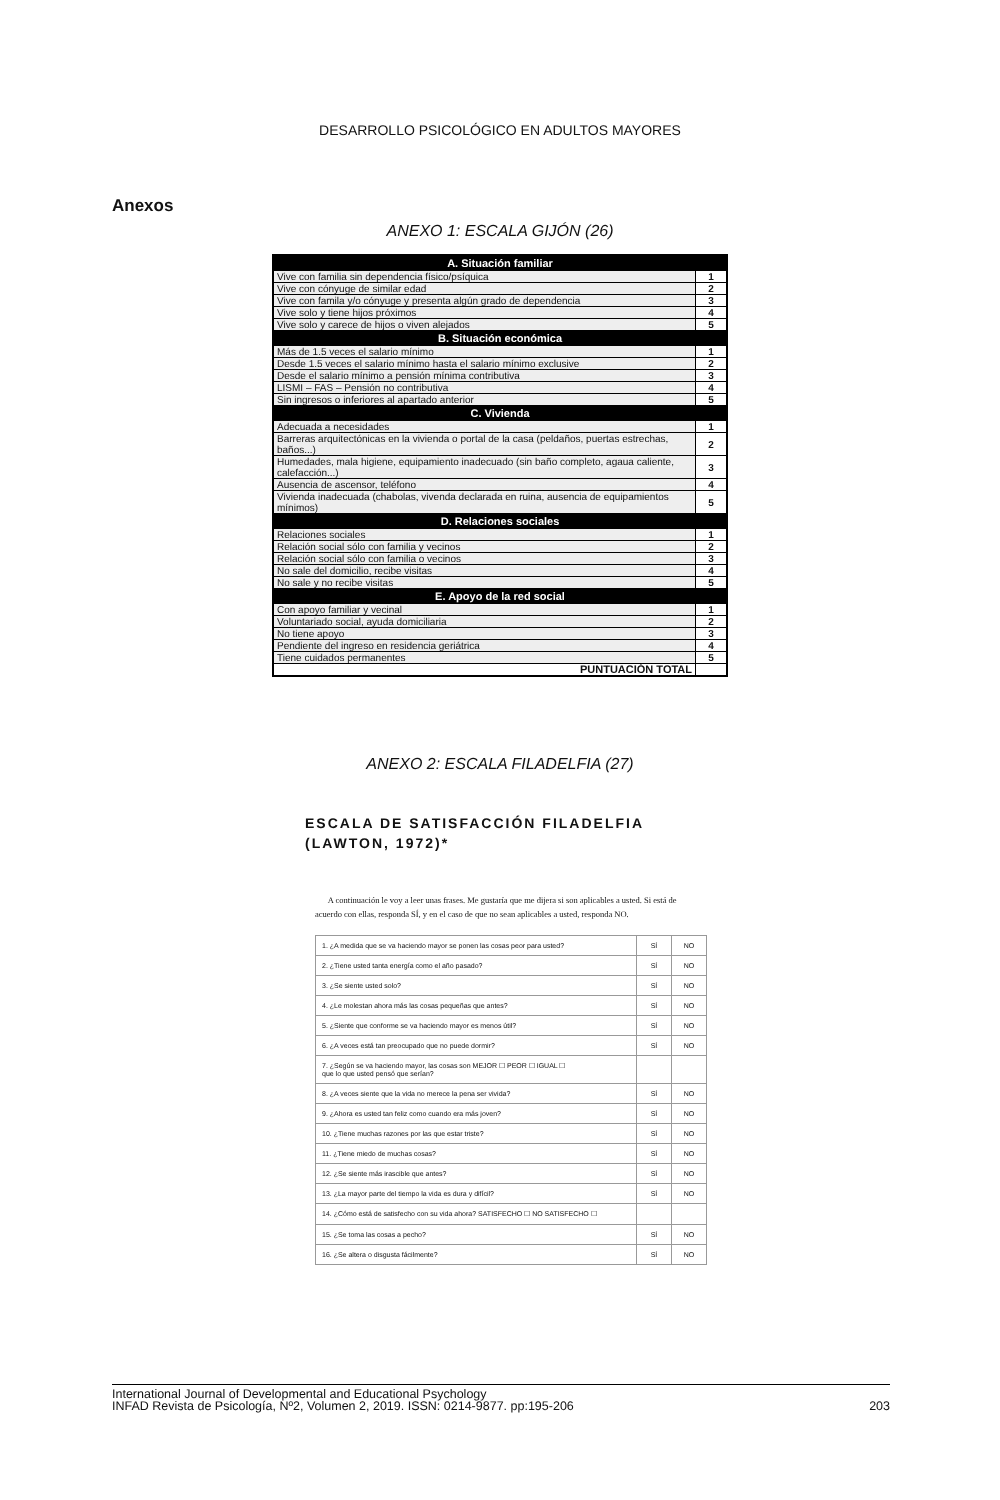DESARROLLO PSICOLÓGICO EN ADULTOS MAYORES
Anexos
ANEXO 1: ESCALA GIJÓN (26)
| A. Situación familiar | |
| --- | --- |
| Vive con familia sin dependencia físico/psíquica | 1 |
| Vive con cónyuge de similar edad | 2 |
| Vive con famila y/o cónyuge y presenta algún grado de dependencia | 3 |
| Vive solo y tiene hijos próximos | 4 |
| Vive solo y carece de hijos o viven alejados | 5 |
| B. Situación económica | |
| Más de 1.5 veces el salario mínimo | 1 |
| Desde 1.5 veces el salario mínimo hasta el salario mínimo exclusive | 2 |
| Desde el salario mínimo a pensión mínima contributiva | 3 |
| LISMI – FAS – Pensión no contributiva | 4 |
| Sin ingresos o inferiores al apartado anterior | 5 |
| C. Vivienda | |
| Adecuada a necesidades | 1 |
| Barreras arquitectónicas en la vivienda o portal de la casa (peldaños, puertas estrechas, baños...) | 2 |
| Humedades, mala higiene, equipamiento inadecuado (sin baño completo, agaua caliente, calefacción...) | 3 |
| Ausencia de ascensor, teléfono | 4 |
| Vivienda inadecuada (chabolas, vivenda declarada en ruina, ausencia de equipamientos mínimos) | 5 |
| D. Relaciones sociales | |
| Relaciones sociales | 1 |
| Relación social sólo con familia y vecinos | 2 |
| Relación social sólo con familia o vecinos | 3 |
| No sale del domicilio, recibe visitas | 4 |
| No sale y no recibe visitas | 5 |
| E. Apoyo de la red social | |
| Con apoyo familiar y vecinal | 1 |
| Voluntariado social, ayuda domiciliaria | 2 |
| No tiene apoyo | 3 |
| Pendiente del ingreso en residencia geriátrica | 4 |
| Tiene cuidados permanentes | 5 |
| PUNTUACIÓN TOTAL | |
ANEXO 2: ESCALA FILADELFIA (27)
ESCALA DE SATISFACCIÓN FILADELFIA
(LAWTON, 1972)*
A continuación le voy a leer unas frases. Me gustaría que me dijera si son aplicables a usted. Si está de acuerdo con ellas, responda SÍ, y en el caso de que no sean aplicables a usted, responda NO.
| 1. ¿A medida que se va haciendo mayor se ponen las cosas peor para usted? | SÍ | NO |
| 2. ¿Tiene usted tanta energía como el año pasado? | SÍ | NO |
| 3. ¿Se siente usted solo? | SÍ | NO |
| 4. ¿Le molestan ahora más las cosas pequeñas que antes? | SÍ | NO |
| 5. ¿Siente que conforme se va haciendo mayor es menos útil? | SÍ | NO |
| 6. ¿A veces está tan preocupado que no puede dormir? | SÍ | NO |
| 7. ¿Según se va haciendo mayor, las cosas son MEJOR ☐ PEOR ☐ IGUAL ☐ que lo que usted pensó que serían? | | |
| 8. ¿A veces siente que la vida no merece la pena ser vivida? | SÍ | NO |
| 9. ¿Ahora es usted tan feliz como cuando era más joven? | SÍ | NO |
| 10. ¿Tiene muchas razones por las que estar triste? | SÍ | NO |
| 11. ¿Tiene miedo de muchas cosas? | SÍ | NO |
| 12. ¿Se siente más irascible que antes? | SÍ | NO |
| 13. ¿La mayor parte del tiempo la vida es dura y difícil? | SÍ | NO |
| 14. ¿Cómo está de satisfecho con su vida ahora? SATISFECHO ☐ NO SATISFECHO ☐ | | |
| 15. ¿Se toma las cosas a pecho? | SÍ | NO |
| 16. ¿Se altera o disgusta fácilmente? | SÍ | NO |
203 International Journal of Developmental and Educational Psychology
INFAD Revista de Psicología, Nº2, Volumen 2, 2019. ISSN: 0214-9877. pp:195-206